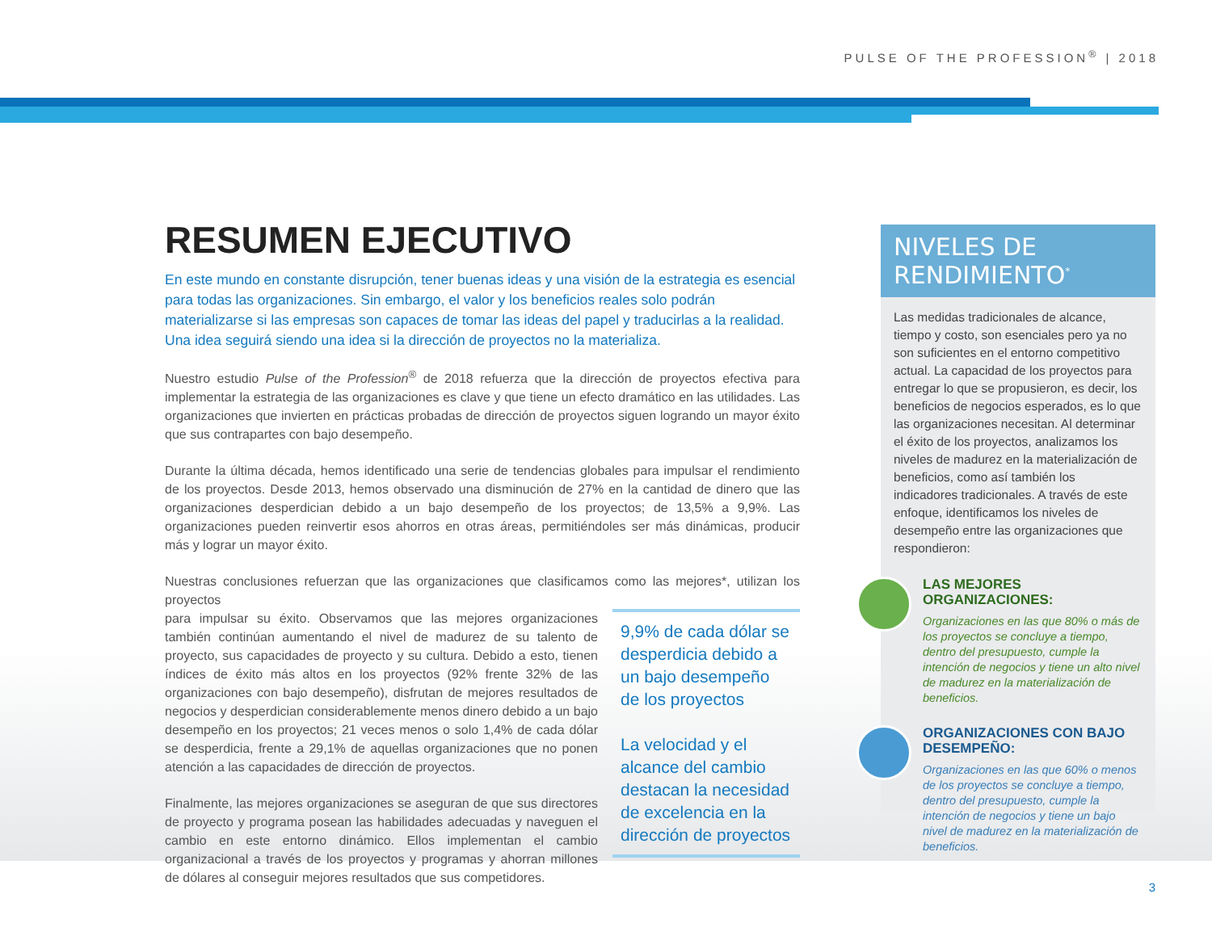PULSE OF THE PROFESSION<sup>®</sup> | 2018
RESUMEN EJECUTIVO
En este mundo en constante disrupción, tener buenas ideas y una visión de la estrategia es esencial para todas las organizaciones. Sin embargo, el valor y los beneficios reales solo podrán materializarse si las empresas son capaces de tomar las ideas del papel y traducirlas a la realidad. Una idea seguirá siendo una idea si la dirección de proyectos no la materializa.
Nuestro estudio Pulse of the Profession<sup>®</sup> de 2018 refuerza que la dirección de proyectos efectiva para implementar la estrategia de las organizaciones es clave y que tiene un efecto dramático en las utilidades. Las organizaciones que invierten en prácticas probadas de dirección de proyectos siguen logrando un mayor éxito que sus contrapartes con bajo desempeño.
Durante la última década, hemos identificado una serie de tendencias globales para impulsar el rendimiento de los proyectos. Desde 2013, hemos observado una disminución de 27% en la cantidad de dinero que las organizaciones desperdician debido a un bajo desempeño de los proyectos; de 13,5% a 9,9%. Las organizaciones pueden reinvertir esos ahorros en otras áreas, permitiéndoles ser más dinámicas, producir más y lograr un mayor éxito.
Nuestras conclusiones refuerzan que las organizaciones que clasificamos como las mejores*, utilizan los proyectos
para impulsar su éxito. Observamos que las mejores organizaciones también continúan aumentando el nivel de madurez de su talento de proyecto, sus capacidades de proyecto y su cultura. Debido a esto, tienen índices de éxito más altos en los proyectos (92% frente 32% de las organizaciones con bajo desempeño), disfrutan de mejores resultados de negocios y desperdician considerablemente menos dinero debido a un bajo desempeño en los proyectos; 21 veces menos o solo 1,4% de cada dólar se desperdicia, frente a 29,1% de aquellas organizaciones que no ponen atención a las capacidades de dirección de proyectos.
Finalmente, las mejores organizaciones se aseguran de que sus directores de proyecto y programa posean las habilidades adecuadas y naveguen el cambio en este entorno dinámico. Ellos implementan el cambio organizacional a través de los proyectos y programas y ahorran millones de dólares al conseguir mejores resultados que sus competidores.
9,9% de cada dólar se desperdicia debido a un bajo desempeño de los proyectos
La velocidad y el alcance del cambio destacan la necesidad de excelencia en la dirección de proyectos
NIVELES DE RENDIMIENTO<sup>*</sup>
Las medidas tradicionales de alcance, tiempo y costo, son esenciales pero ya no son suficientes en el entorno competitivo actual. La capacidad de los proyectos para entregar lo que se propusieron, es decir, los beneficios de negocios esperados, es lo que las organizaciones necesitan. Al determinar el éxito de los proyectos, analizamos los niveles de madurez en la materialización de beneficios, como así también los indicadores tradicionales. A través de este enfoque, identificamos los niveles de desempeño entre las organizaciones que respondieron:
LAS MEJORES ORGANIZACIONES:
Organizaciones en las que 80% o más de los proyectos se concluye a tiempo, dentro del presupuesto, cumple la intención de negocios y tiene un alto nivel de madurez en la materialización de beneficios.
ORGANIZACIONES CON BAJO DESEMPEÑO:
Organizaciones en las que 60% o menos de los proyectos se concluye a tiempo, dentro del presupuesto, cumple la intención de negocios y tiene un bajo nivel de madurez en la materialización de beneficios.
3